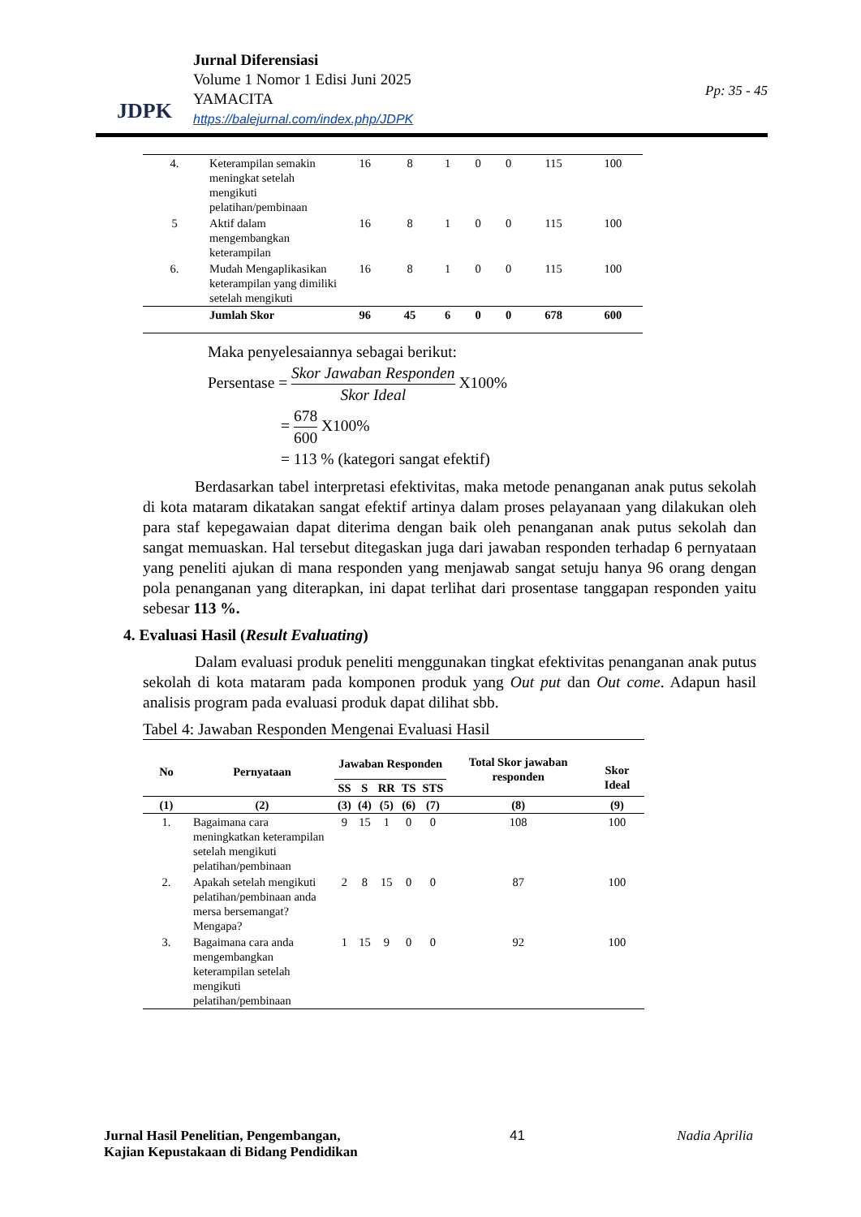JDPK
Jurnal Diferensiasi
Volume 1 Nomor 1 Edisi Juni 2025
YAMACITA
https://balejurnal.com/index.php/JDPK
Pp: 35 - 45
| 4. | Keterampilan semakin meningkat setelah mengikuti pelatihan/pembinaan | 16 | 8 | 1 | 0 | 0 | 115 | 100 |
| 5 | Aktif dalam mengembangkan keterampilan | 16 | 8 | 1 | 0 | 0 | 115 | 100 |
| 6. | Mudah Mengaplikasikan keterampilan yang dimiliki setelah mengikuti | 16 | 8 | 1 | 0 | 0 | 115 | 100 |
| | Jumlah Skor | 96 | 45 | 6 | 0 | 0 | 678 | 600 |
Maka penyelesaiannya sebagai berikut:
Persentase = Skor Jawaban Responden Skor Ideal X100%
= 678 600 X100%
= 113 % (kategori sangat efektif)
Berdasarkan tabel interpretasi efektivitas, maka metode penanganan anak putus sekolah di kota mataram dikatakan sangat efektif artinya dalam proses pelayanaan yang dilakukan oleh para staf kepegawaian dapat diterima dengan baik oleh penanganan anak putus sekolah dan sangat memuaskan. Hal tersebut ditegaskan juga dari jawaban responden terhadap 6 pernyataan yang peneliti ajukan di mana responden yang menjawab sangat setuju hanya 96 orang dengan pola penanganan yang diterapkan, ini dapat terlihat dari prosentase tanggapan responden yaitu sebesar 113 %.
4. Evaluasi Hasil (Result Evaluating)
Dalam evaluasi produk peneliti menggunakan tingkat efektivitas penanganan anak putus sekolah di kota mataram pada komponen produk yang Out put dan Out come. Adapun hasil analisis program pada evaluasi produk dapat dilihat sbb.
Tabel 4: Jawaban Responden Mengenai Evaluasi Hasil
| No | Pernyataan | Jawaban Responden | | | | | Total Skor jawaban responden | Skor Ideal |
| --- | --- | --- | --- | --- | --- | --- | --- | --- |
| | | SS | S | RR | TS | STS | | |
| (1) | (2) | (3) | (4) | (5) | (6) | (7) | (8) | (9) |
| 1. | Bagaimana cara meningkatkan keterampilan setelah mengikuti pelatihan/pembinaan | 9 | 15 | 1 | 0 | 0 | 108 | 100 |
| 2. | Apakah setelah mengikuti pelatihan/pembinaan anda mersa bersemangat? Mengapa? | 2 | 8 | 15 | 0 | 0 | 87 | 100 |
| 3. | Bagaimana cara anda mengembangkan keterampilan setelah mengikuti pelatihan/pembinaan | 1 | 15 | 9 | 0 | 0 | 92 | 100 |
Jurnal Hasil Penelitian, Pengembangan,
Kajian Kepustakaan di Bidang Pendidikan 41 Nadia Aprilia